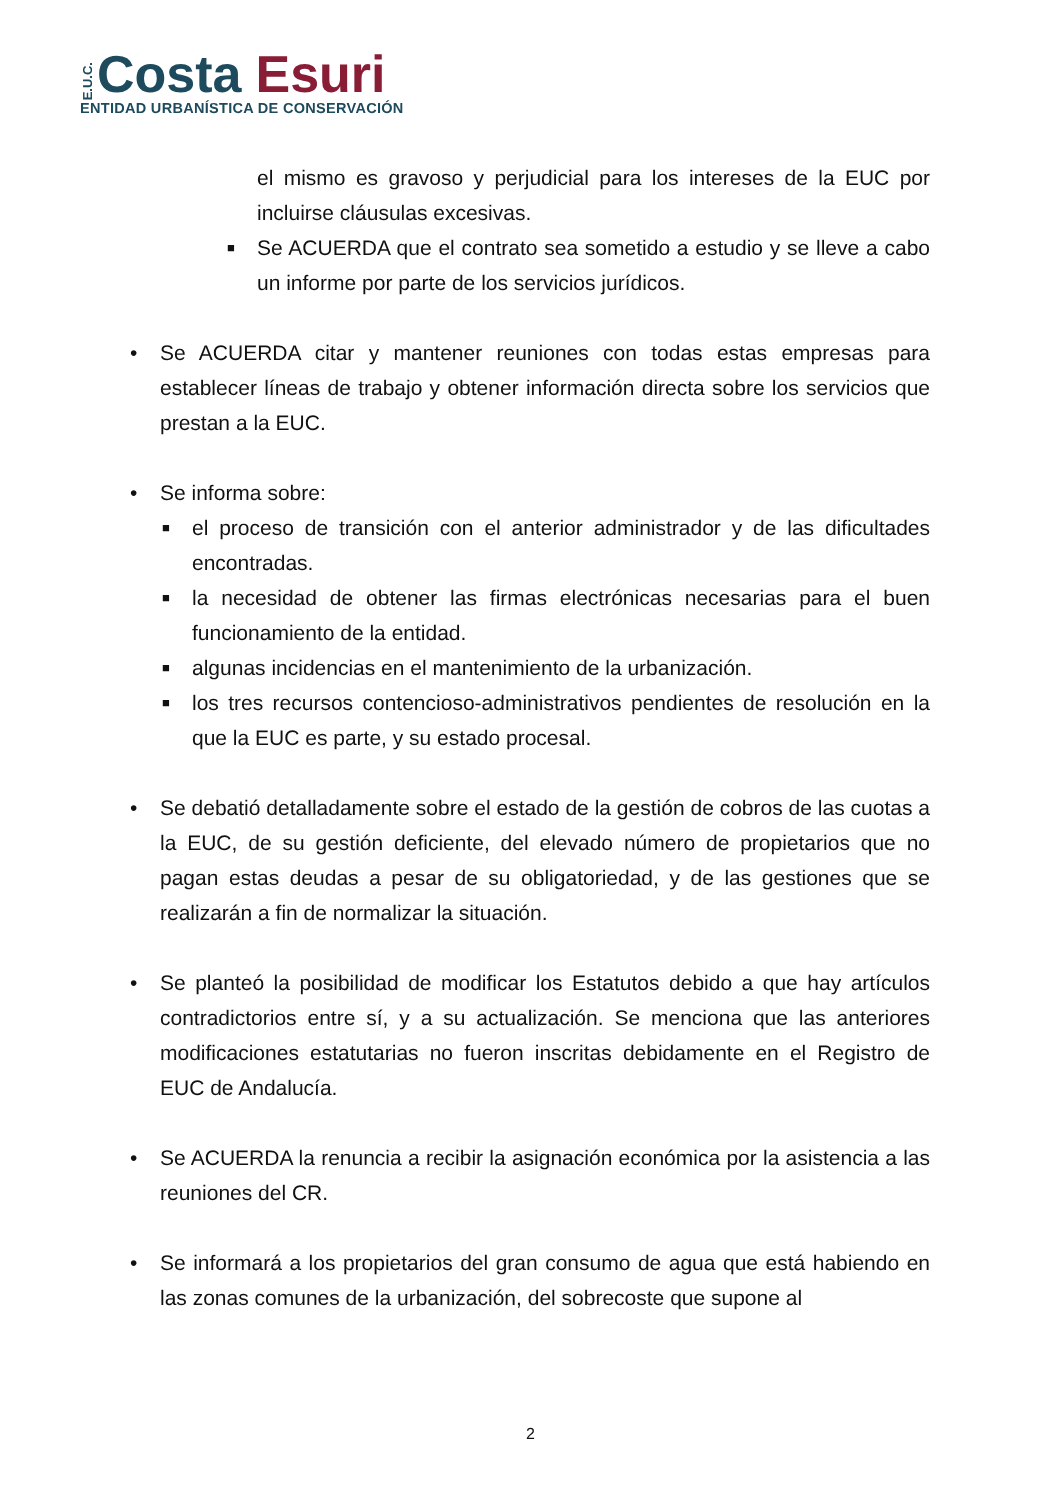E.U.C. Costa Esuri
ENTIDAD URBANÍSTICA DE CONSERVACIÓN
el mismo es gravoso y perjudicial para los intereses de la EUC por incluirse cláusulas excesivas.
■ Se ACUERDA que el contrato sea sometido a estudio y se lleve a cabo un informe por parte de los servicios jurídicos.
• Se ACUERDA citar y mantener reuniones con todas estas empresas para establecer líneas de trabajo y obtener información directa sobre los servicios que prestan a la EUC.
• Se informa sobre:
■ el proceso de transición con el anterior administrador y de las dificultades encontradas.
■ la necesidad de obtener las firmas electrónicas necesarias para el buen funcionamiento de la entidad.
■ algunas incidencias en el mantenimiento de la urbanización.
■ los tres recursos contencioso-administrativos pendientes de resolución en la que la EUC es parte, y su estado procesal.
• Se debatió detalladamente sobre el estado de la gestión de cobros de las cuotas a la EUC, de su gestión deficiente, del elevado número de propietarios que no pagan estas deudas a pesar de su obligatoriedad, y de las gestiones que se realizarán a fin de normalizar la situación.
• Se planteó la posibilidad de modificar los Estatutos debido a que hay artículos contradictorios entre sí, y a su actualización. Se menciona que las anteriores modificaciones estatutarias no fueron inscritas debidamente en el Registro de EUC de Andalucía.
• Se ACUERDA la renuncia a recibir la asignación económica por la asistencia a las reuniones del CR.
• Se informará a los propietarios del gran consumo de agua que está habiendo en las zonas comunes de la urbanización, del sobrecoste que supone al
2